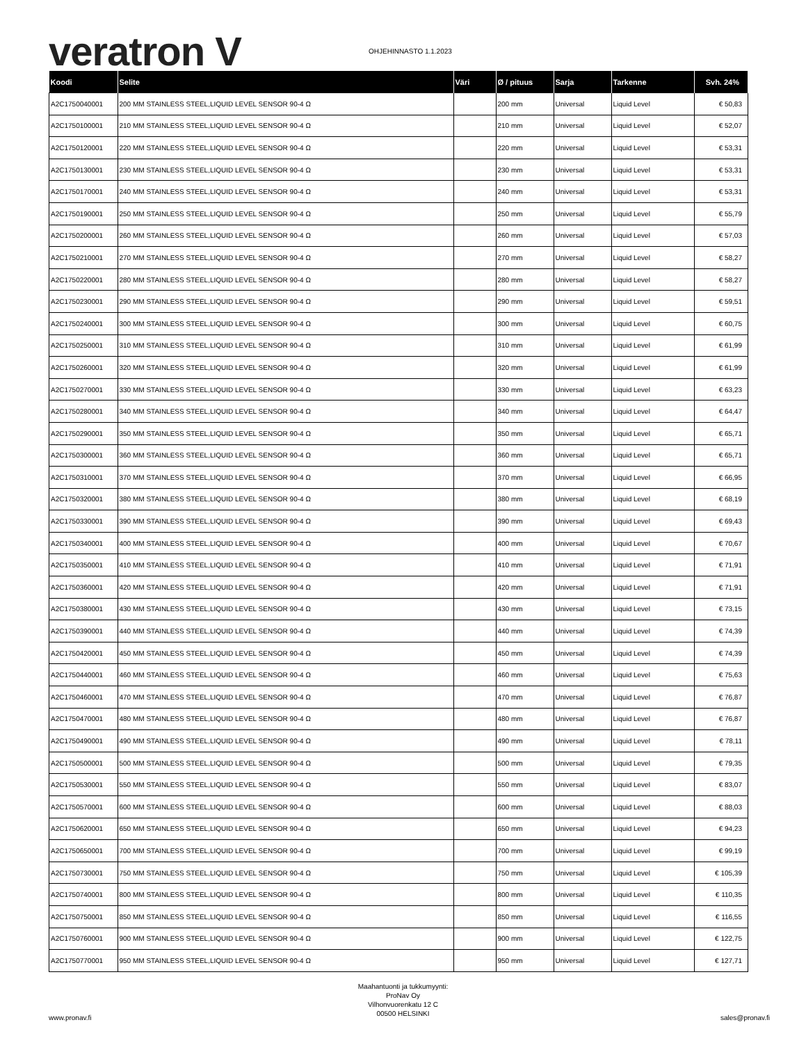veratron V OHJEHINNASTO 1.1.2023
| Koodi | Selite | Väri | Ø / pituus | Sarja | Tarkenne | Svh. 24% |
| --- | --- | --- | --- | --- | --- | --- |
| A2C1750040001 | 200 MM STAINLESS STEEL,LIQUID LEVEL SENSOR 90-4 Ω | | 200 mm | Universal | Liquid Level | € 50,83 |
| A2C1750100001 | 210 MM STAINLESS STEEL,LIQUID LEVEL SENSOR 90-4 Ω | | 210 mm | Universal | Liquid Level | € 52,07 |
| A2C1750120001 | 220 MM STAINLESS STEEL,LIQUID LEVEL SENSOR 90-4 Ω | | 220 mm | Universal | Liquid Level | € 53,31 |
| A2C1750130001 | 230 MM STAINLESS STEEL,LIQUID LEVEL SENSOR 90-4 Ω | | 230 mm | Universal | Liquid Level | € 53,31 |
| A2C1750170001 | 240 MM STAINLESS STEEL,LIQUID LEVEL SENSOR 90-4 Ω | | 240 mm | Universal | Liquid Level | € 53,31 |
| A2C1750190001 | 250 MM STAINLESS STEEL,LIQUID LEVEL SENSOR 90-4 Ω | | 250 mm | Universal | Liquid Level | € 55,79 |
| A2C1750200001 | 260 MM STAINLESS STEEL,LIQUID LEVEL SENSOR 90-4 Ω | | 260 mm | Universal | Liquid Level | € 57,03 |
| A2C1750210001 | 270 MM STAINLESS STEEL,LIQUID LEVEL SENSOR 90-4 Ω | | 270 mm | Universal | Liquid Level | € 58,27 |
| A2C1750220001 | 280 MM STAINLESS STEEL,LIQUID LEVEL SENSOR 90-4 Ω | | 280 mm | Universal | Liquid Level | € 58,27 |
| A2C1750230001 | 290 MM STAINLESS STEEL,LIQUID LEVEL SENSOR 90-4 Ω | | 290 mm | Universal | Liquid Level | € 59,51 |
| A2C1750240001 | 300 MM STAINLESS STEEL,LIQUID LEVEL SENSOR 90-4 Ω | | 300 mm | Universal | Liquid Level | € 60,75 |
| A2C1750250001 | 310 MM STAINLESS STEEL,LIQUID LEVEL SENSOR 90-4 Ω | | 310 mm | Universal | Liquid Level | € 61,99 |
| A2C1750260001 | 320 MM STAINLESS STEEL,LIQUID LEVEL SENSOR 90-4 Ω | | 320 mm | Universal | Liquid Level | € 61,99 |
| A2C1750270001 | 330 MM STAINLESS STEEL,LIQUID LEVEL SENSOR 90-4 Ω | | 330 mm | Universal | Liquid Level | € 63,23 |
| A2C1750280001 | 340 MM STAINLESS STEEL,LIQUID LEVEL SENSOR 90-4 Ω | | 340 mm | Universal | Liquid Level | € 64,47 |
| A2C1750290001 | 350 MM STAINLESS STEEL,LIQUID LEVEL SENSOR 90-4 Ω | | 350 mm | Universal | Liquid Level | € 65,71 |
| A2C1750300001 | 360 MM STAINLESS STEEL,LIQUID LEVEL SENSOR 90-4 Ω | | 360 mm | Universal | Liquid Level | € 65,71 |
| A2C1750310001 | 370 MM STAINLESS STEEL,LIQUID LEVEL SENSOR 90-4 Ω | | 370 mm | Universal | Liquid Level | € 66,95 |
| A2C1750320001 | 380 MM STAINLESS STEEL,LIQUID LEVEL SENSOR 90-4 Ω | | 380 mm | Universal | Liquid Level | € 68,19 |
| A2C1750330001 | 390 MM STAINLESS STEEL,LIQUID LEVEL SENSOR 90-4 Ω | | 390 mm | Universal | Liquid Level | € 69,43 |
| A2C1750340001 | 400 MM STAINLESS STEEL,LIQUID LEVEL SENSOR 90-4 Ω | | 400 mm | Universal | Liquid Level | € 70,67 |
| A2C1750350001 | 410 MM STAINLESS STEEL,LIQUID LEVEL SENSOR 90-4 Ω | | 410 mm | Universal | Liquid Level | € 71,91 |
| A2C1750360001 | 420 MM STAINLESS STEEL,LIQUID LEVEL SENSOR 90-4 Ω | | 420 mm | Universal | Liquid Level | € 71,91 |
| A2C1750380001 | 430 MM STAINLESS STEEL,LIQUID LEVEL SENSOR 90-4 Ω | | 430 mm | Universal | Liquid Level | € 73,15 |
| A2C1750390001 | 440 MM STAINLESS STEEL,LIQUID LEVEL SENSOR 90-4 Ω | | 440 mm | Universal | Liquid Level | € 74,39 |
| A2C1750420001 | 450 MM STAINLESS STEEL,LIQUID LEVEL SENSOR 90-4 Ω | | 450 mm | Universal | Liquid Level | € 74,39 |
| A2C1750440001 | 460 MM STAINLESS STEEL,LIQUID LEVEL SENSOR 90-4 Ω | | 460 mm | Universal | Liquid Level | € 75,63 |
| A2C1750460001 | 470 MM STAINLESS STEEL,LIQUID LEVEL SENSOR 90-4 Ω | | 470 mm | Universal | Liquid Level | € 76,87 |
| A2C1750470001 | 480 MM STAINLESS STEEL,LIQUID LEVEL SENSOR 90-4 Ω | | 480 mm | Universal | Liquid Level | € 76,87 |
| A2C1750490001 | 490 MM STAINLESS STEEL,LIQUID LEVEL SENSOR 90-4 Ω | | 490 mm | Universal | Liquid Level | € 78,11 |
| A2C1750500001 | 500 MM STAINLESS STEEL,LIQUID LEVEL SENSOR 90-4 Ω | | 500 mm | Universal | Liquid Level | € 79,35 |
| A2C1750530001 | 550 MM STAINLESS STEEL,LIQUID LEVEL SENSOR 90-4 Ω | | 550 mm | Universal | Liquid Level | € 83,07 |
| A2C1750570001 | 600 MM STAINLESS STEEL,LIQUID LEVEL SENSOR 90-4 Ω | | 600 mm | Universal | Liquid Level | € 88,03 |
| A2C1750620001 | 650 MM STAINLESS STEEL,LIQUID LEVEL SENSOR 90-4 Ω | | 650 mm | Universal | Liquid Level | € 94,23 |
| A2C1750650001 | 700 MM STAINLESS STEEL,LIQUID LEVEL SENSOR 90-4 Ω | | 700 mm | Universal | Liquid Level | € 99,19 |
| A2C1750730001 | 750 MM STAINLESS STEEL,LIQUID LEVEL SENSOR 90-4 Ω | | 750 mm | Universal | Liquid Level | € 105,39 |
| A2C1750740001 | 800 MM STAINLESS STEEL,LIQUID LEVEL SENSOR 90-4 Ω | | 800 mm | Universal | Liquid Level | € 110,35 |
| A2C1750750001 | 850 MM STAINLESS STEEL,LIQUID LEVEL SENSOR 90-4 Ω | | 850 mm | Universal | Liquid Level | € 116,55 |
| A2C1750760001 | 900 MM STAINLESS STEEL,LIQUID LEVEL SENSOR 90-4 Ω | | 900 mm | Universal | Liquid Level | € 122,75 |
| A2C1750770001 | 950 MM STAINLESS STEEL,LIQUID LEVEL SENSOR 90-4 Ω | | 950 mm | Universal | Liquid Level | € 127,71 |
Maahantuonti ja tukkumyynti:
ProNav Oy
Vilhonvuorenkatu 12 C
00500 HELSINKI
www.pronav.fi sales@pronav.fi